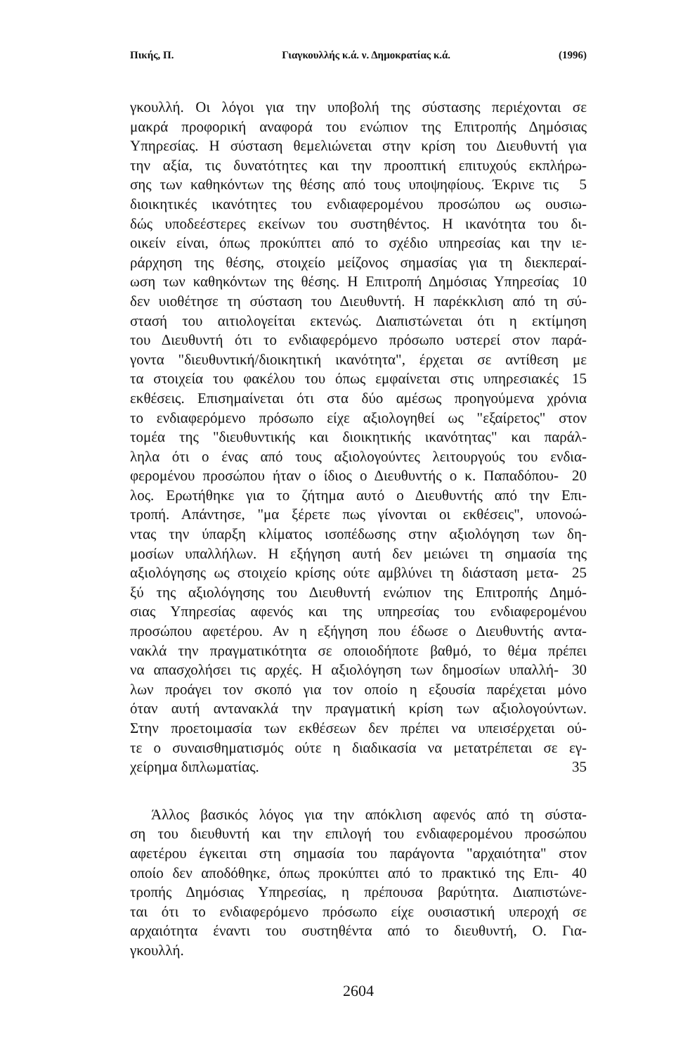Πικής, Π. Γιαγκουλλής κ.ά. ν. Δημοκρατίας κ.ά. (1996)
γκουλλή. Οι λόγοι για την υποβολή της σύστασης περιέχονται σε
μακρά προφορική αναφορά του ενώπιον της Επιτροπής Δημόσιας
Υπηρεσίας. Η σύσταση θεμελιώνεται στην κρίση του Διευθυντή για
την αξία, τις δυνατότητες και την προοπτική επιτυχούς εκπλήρω-
σης των καθηκόντων της θέσης από τους υποψηφίους. Έκρινε τις
5
διοικητικές ικανότητες του ενδιαφερομένου προσώπου ως ουσιω-
δώς υποδεέστερες εκείνων του συστηθέντος. Η ικανότητα του δι-
οικείν είναι, όπως προκύπτει από το σχέδιο υπηρεσίας και την ιε-
ράρχηση της θέσης, στοιχείο μείζονος σημασίας για τη διεκπεραί-
ωση των καθηκόντων της θέσης. Η Επιτροπή Δημόσιας Υπηρεσίας
10
δεν υιοθέτησε τη σύσταση του Διευθυντή. Η παρέκκλιση από τη σύ-
στασή του αιτιολογείται εκτενώς. Διαπιστώνεται ότι η εκτίμηση
του Διευθυντή ότι το ενδιαφερόμενο πρόσωπο υστερεί στον παρά-
γοντα "διευθυντική/διοικητική ικανότητα", έρχεται σε αντίθεση με
τα στοιχεία του φακέλου του όπως εμφαίνεται στις υπηρεσιακές
15
εκθέσεις. Επισημαίνεται ότι στα δύο αμέσως προηγούμενα χρόνια
το ενδιαφερόμενο πρόσωπο είχε αξιολογηθεί ως "εξαίρετος" στον
τομέα της "διευθυντικής και διοικητικής ικανότητας" και παράλ-
ληλα ότι ο ένας από τους αξιολογούντες λειτουργούς του ενδια-
φερομένου προσώπου ήταν ο ίδιος ο Διευθυντής ο κ. Παπαδόπου-
20
λος. Ερωτήθηκε για το ζήτημα αυτό ο Διευθυντής από την Επι-
τροπή. Απάντησε, "μα ξέρετε πως γίνονται οι εκθέσεις", υπονοώ-
ντας την ύπαρξη κλίματος ισοπέδωσης στην αξιολόγηση των δη-
μοσίων υπαλλήλων. Η εξήγηση αυτή δεν μειώνει τη σημασία της
αξιολόγησης ως στοιχείο κρίσης ούτε αμβλύνει τη διάσταση μετα-
25
ξύ της αξιολόγησης του Διευθυντή ενώπιον της Επιτροπής Δημό-
σιας Υπηρεσίας αφενός και της υπηρεσίας του ενδιαφερομένου
προσώπου αφετέρου. Αν η εξήγηση που έδωσε ο Διευθυντής αντα-
νακλά την πραγματικότητα σε οποιοδήποτε βαθμό, το θέμα πρέπει
να απασχολήσει τις αρχές. Η αξιολόγηση των δημοσίων υπαλλή-
30
λων προάγει τον σκοπό για τον οποίο η εξουσία παρέχεται μόνο
όταν αυτή αντανακλά την πραγματική κρίση των αξιολογούντων.
Στην προετοιμασία των εκθέσεων δεν πρέπει να υπεισέρχεται ού-
τε ο συναισθηματισμός ούτε η διαδικασία να μετατρέπεται σε εγ-
χείρημα διπλωματίας. 35
Άλλος βασικός λόγος για την απόκλιση αφενός από τη σύστα-
ση του διευθυντή και την επιλογή του ενδιαφερομένου προσώπου
αφετέρου έγκειται στη σημασία του παράγοντα "αρχαιότητα" στον
οποίο δεν αποδόθηκε, όπως προκύπτει από το πρακτικό της Επι-
40
τροπής Δημόσιας Υπηρεσίας, η πρέπουσα βαρύτητα. Διαπιστώνε-
ται ότι το ενδιαφερόμενο πρόσωπο είχε ουσιαστική υπεροχή σε
αρχαιότητα έναντι του συστηθέντα από το διευθυντή, Ο. Για-
γκουλλή.
2604